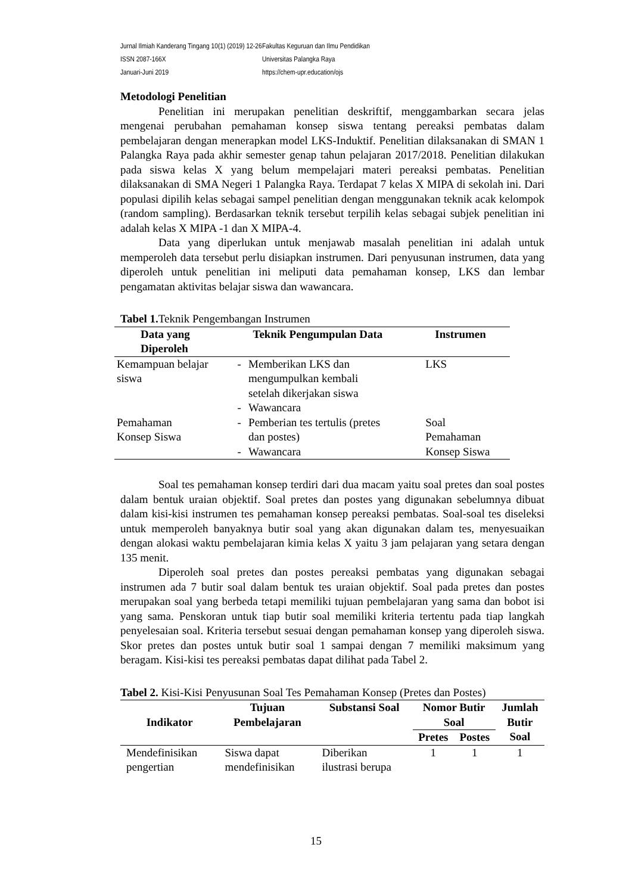Jurnal Ilmiah Kanderang Tingang 10(1) (2019) 12-26
ISSN 2087-166X
Januari-Juni 2019
Fakultas Keguruan dan Ilmu Pendidikan
Universitas Palangka Raya
https://chem-upr.education/ojs
Metodologi Penelitian
Penelitian ini merupakan penelitian deskriftif, menggambarkan secara jelas mengenai perubahan pemahaman konsep siswa tentang pereaksi pembatas dalam pembelajaran dengan menerapkan model LKS-Induktif. Penelitian dilaksanakan di SMAN 1 Palangka Raya pada akhir semester genap tahun pelajaran 2017/2018. Penelitian dilakukan pada siswa kelas X yang belum mempelajari materi pereaksi pembatas. Penelitian dilaksanakan di SMA Negeri 1 Palangka Raya. Terdapat 7 kelas X MIPA di sekolah ini. Dari populasi dipilih kelas sebagai sampel penelitian dengan menggunakan teknik acak kelompok (random sampling). Berdasarkan teknik tersebut terpilih kelas sebagai subjek penelitian ini adalah kelas X MIPA -1 dan X MIPA-4.
Data yang diperlukan untuk menjawab masalah penelitian ini adalah untuk memperoleh data tersebut perlu disiapkan instrumen. Dari penyusunan instrumen, data yang diperoleh untuk penelitian ini meliputi data pemahaman konsep, LKS dan lembar pengamatan aktivitas belajar siswa dan wawancara.
Tabel 1. Teknik Pengembangan Instrumen
| Data yang Diperoleh | Teknik Pengumpulan Data | | Instrumen |
| --- | --- | --- | --- |
| Kemampuan belajar siswa | - | Memberikan LKS dan mengumpulkan kembali setelah dikerjakan siswa | LKS |
| | - | Wawancara | |
| Pemahaman Konsep Siswa | - | Pemberian tes tertulis (pretes dan postes) | Soal Pemahaman Konsep Siswa |
| | - | Wawancara | |
Soal tes pemahaman konsep terdiri dari dua macam yaitu soal pretes dan soal postes dalam bentuk uraian objektif. Soal pretes dan postes yang digunakan sebelumnya dibuat dalam kisi-kisi instrumen tes pemahaman konsep pereaksi pembatas. Soal-soal tes diseleksi untuk memperoleh banyaknya butir soal yang akan digunakan dalam tes, menyesuaikan dengan alokasi waktu pembelajaran kimia kelas X yaitu 3 jam pelajaran yang setara dengan 135 menit.
Diperoleh soal pretes dan postes pereaksi pembatas yang digunakan sebagai instrumen ada 7 butir soal dalam bentuk tes uraian objektif. Soal pada pretes dan postes merupakan soal yang berbeda tetapi memiliki tujuan pembelajaran yang sama dan bobot isi yang sama. Penskoran untuk tiap butir soal memiliki kriteria tertentu pada tiap langkah penyelesaian soal. Kriteria tersebut sesuai dengan pemahaman konsep yang diperoleh siswa. Skor pretes dan postes untuk butir soal 1 sampai dengan 7 memiliki maksimum yang beragam. Kisi-kisi tes pereaksi pembatas dapat dilihat pada Tabel 2.
Tabel 2. Kisi-Kisi Penyusunan Soal Tes Pemahaman Konsep (Pretes dan Postes)
| Indikator | Tujuan Pembelajaran | Substansi Soal | Nomor Butir Soal | | Jumlah Butir Soal |
| --- | --- | --- | --- | --- | --- |
| | | | Pretes | Postes | |
| Mendefinisikan pengertian | Siswa dapat mendefinisikan | Diberikan ilustrasi berupa | 1 | 1 | 1 |
15